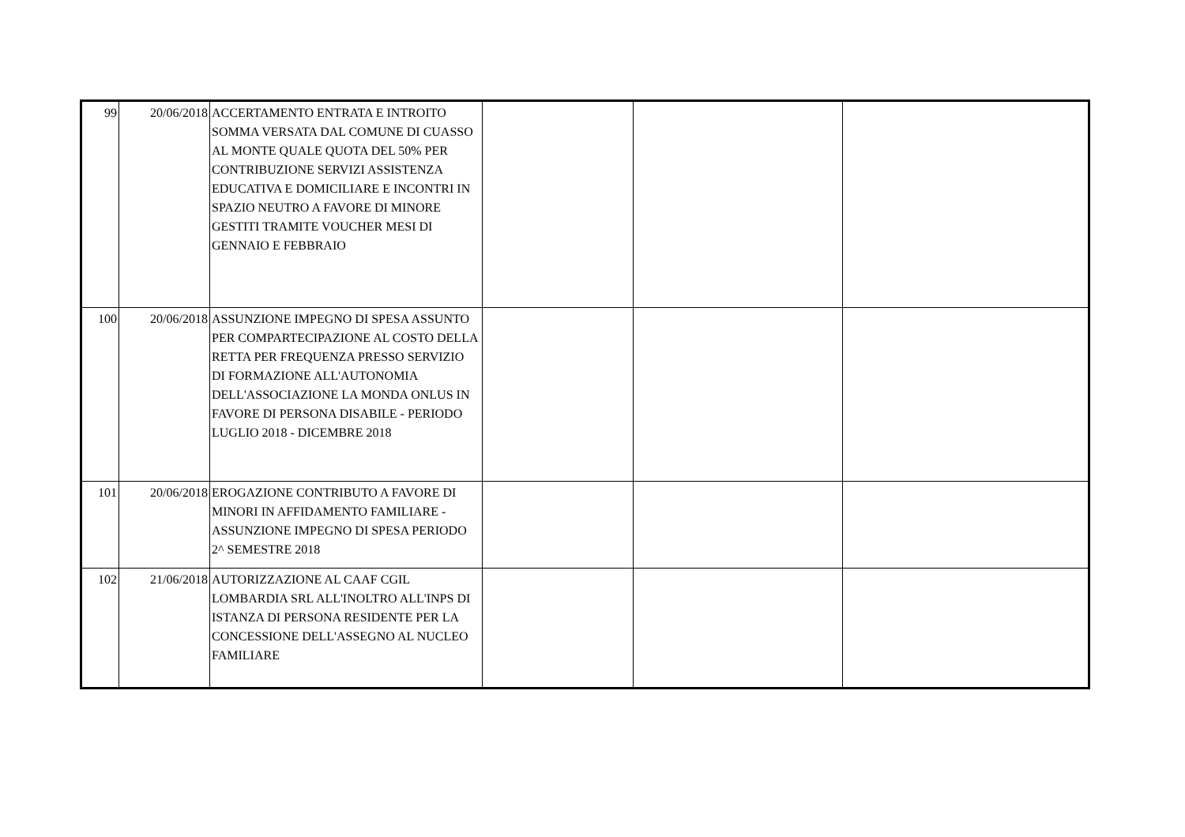| 99 | 20/06/2018 | ACCERTAMENTO ENTRATA E INTROITO SOMMA VERSATA DAL COMUNE DI CUASSO AL MONTE QUALE QUOTA DEL 50% PER CONTRIBUZIONE SERVIZI ASSISTENZA EDUCATIVA E DOMICILIARE E INCONTRI IN SPAZIO NEUTRO A FAVORE DI MINORE GESTITI TRAMITE VOUCHER MESI DI GENNAIO E FEBBRAIO | | | |
| 100 | 20/06/2018 | ASSUNZIONE IMPEGNO DI SPESA ASSUNTO PER COMPARTECIPAZIONE AL COSTO DELLA RETTA PER FREQUENZA PRESSO SERVIZIO DI FORMAZIONE ALL'AUTONOMIA DELL'ASSOCIAZIONE LA MONDA ONLUS IN FAVORE DI PERSONA DISABILE - PERIODO LUGLIO 2018 - DICEMBRE 2018 | | | |
| 101 | 20/06/2018 | EROGAZIONE CONTRIBUTO A FAVORE DI MINORI IN AFFIDAMENTO FAMILIARE - ASSUNZIONE IMPEGNO DI SPESA PERIODO 2^ SEMESTRE 2018 | | | |
| 102 | 21/06/2018 | AUTORIZZAZIONE AL CAAF CGIL LOMBARDIA SRL ALL'INOLTRO ALL'INPS DI ISTANZA DI PERSONA RESIDENTE PER LA CONCESSIONE DELL'ASSEGNO AL NUCLEO FAMILIARE | | | |